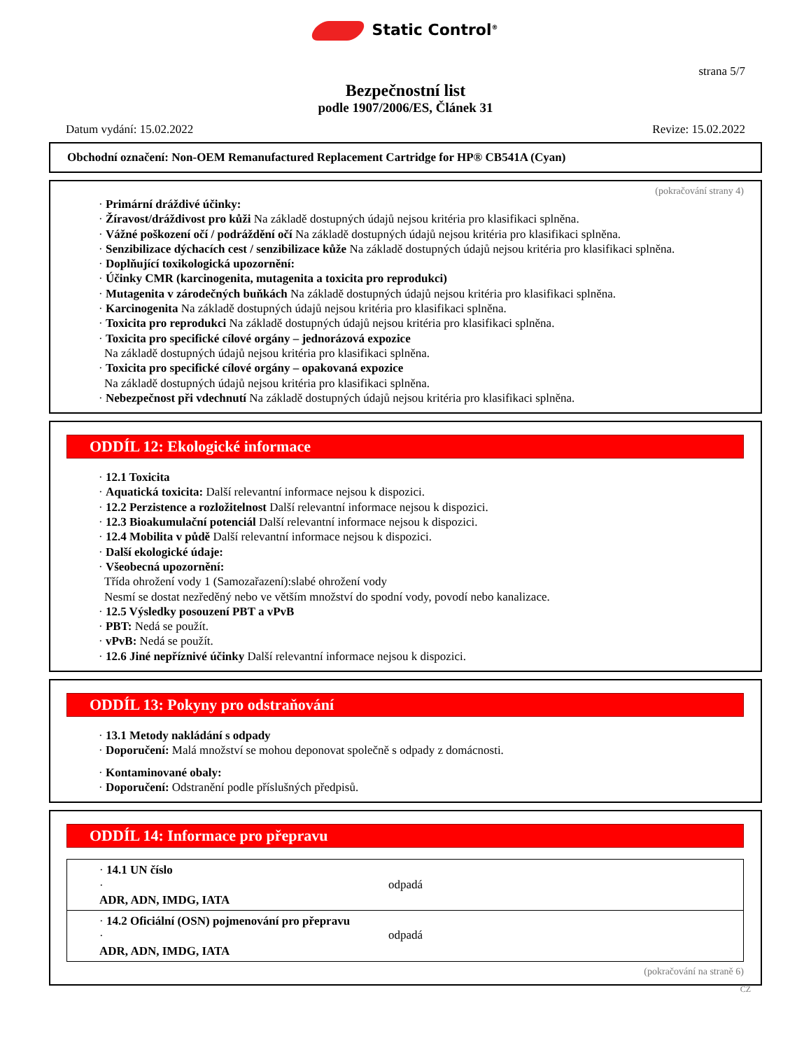Static Control<sup>®</sup>
strana 5/7
Bezpečnostní list
podle 1907/2006/ES, Článek 31
Datum vydání: 15.02.2022 Revize: 15.02.2022
Obchodní označení: Non-OEM Remanufactured Replacement Cartridge for HP® CB541A (Cyan)
(pokračování strany 4)
· Primární dráždivé účinky:
· Žíravost/dráždivost pro kůži Na základě dostupných údajů nejsou kritéria pro klasifikaci splněna.
· Vážné poškození očí / podráždění očí Na základě dostupných údajů nejsou kritéria pro klasifikaci splněna.
· Senzibilizace dýchacích cest / senzibilizace kůže Na základě dostupných údajů nejsou kritéria pro klasifikaci splněna.
· Doplňující toxikologická upozornění:
· Účinky CMR (karcinogenita, mutagenita a toxicita pro reprodukci)
· Mutagenita v zárodečných buňkách Na základě dostupných údajů nejsou kritéria pro klasifikaci splněna.
· Karcinogenita Na základě dostupných údajů nejsou kritéria pro klasifikaci splněna.
· Toxicita pro reprodukci Na základě dostupných údajů nejsou kritéria pro klasifikaci splněna.
· Toxicita pro specifické cílové orgány – jednorázová expozice
Na základě dostupných údajů nejsou kritéria pro klasifikaci splněna.
· Toxicita pro specifické cílové orgány – opakovaná expozice
Na základě dostupných údajů nejsou kritéria pro klasifikaci splněna.
· Nebezpečnost při vdechnutí Na základě dostupných údajů nejsou kritéria pro klasifikaci splněna.
ODDÍL 12: Ekologické informace
· 12.1 Toxicita
· Aquatická toxicita: Další relevantní informace nejsou k dispozici.
· 12.2 Perzistence a rozložitelnost Další relevantní informace nejsou k dispozici.
· 12.3 Bioakumulační potenciál Další relevantní informace nejsou k dispozici.
· 12.4 Mobilita v půdě Další relevantní informace nejsou k dispozici.
· Další ekologické údaje:
· Všeobecná upozornění:
Třída ohrožení vody 1 (Samozařazení):slabé ohrožení vody
Nesmí se dostat nezředěný nebo ve větším množství do spodní vody, povodí nebo kanalizace.
· 12.5 Výsledky posouzení PBT a vPvB
· PBT: Nedá se použít.
· vPvB: Nedá se použít.
· 12.6 Jiné nepříznivé účinky Další relevantní informace nejsou k dispozici.
ODDÍL 13: Pokyny pro odstraňování
· 13.1 Metody nakládání s odpady
· Doporučení: Malá množství se mohou deponovat společně s odpady z domácnosti.
· Kontaminované obaly:
· Doporučení: Odstranění podle příslušných předpisů.
ODDÍL 14: Informace pro přepravu
· 14.1 UN číslo
·
ADR, ADN, IMDG, IATA
odpadá
· 14.2 Oficiální (OSN) pojmenování pro přepravu
·
ADR, ADN, IMDG, IATA
odpadá
(pokračování na straně 6)
CZ